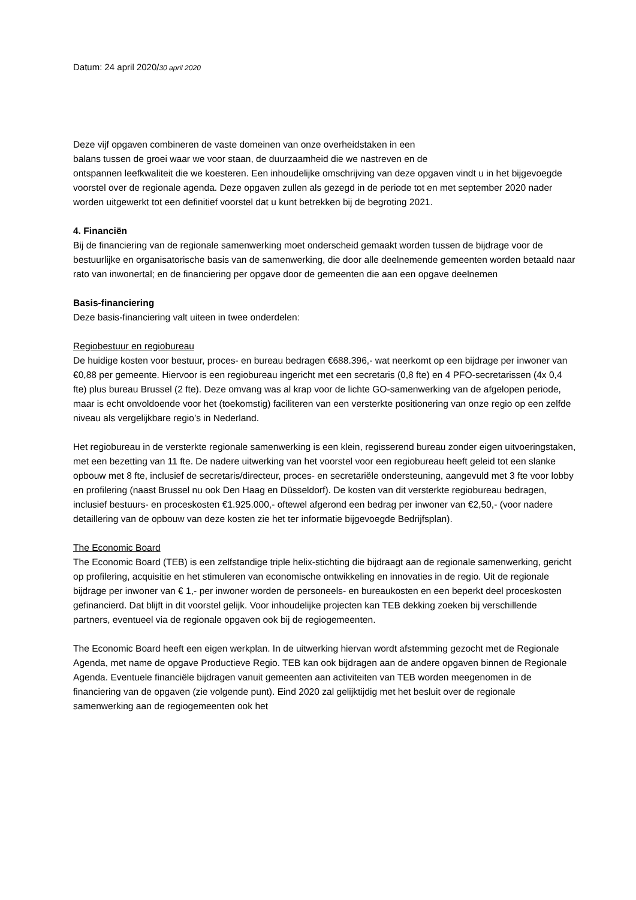Datum: 24 april 2020/30 april 2020
Deze vijf opgaven combineren de vaste domeinen van onze overheidstaken in een
balans tussen de groei waar we voor staan, de duurzaamheid die we nastreven en de
ontspannen leefkwaliteit die we koesteren. Een inhoudelijke omschrijving van deze opgaven vindt u in het bijgevoegde voorstel over de regionale agenda. Deze opgaven zullen als gezegd in de periode tot en met september 2020 nader worden uitgewerkt tot een definitief voorstel dat u kunt betrekken bij de begroting 2021.
4. Financiën
Bij de financiering van de regionale samenwerking moet onderscheid gemaakt worden tussen de bijdrage voor de bestuurlijke en organisatorische basis van de samenwerking, die door alle deelnemende gemeenten worden betaald naar rato van inwonertal; en de financiering per opgave door de gemeenten die aan een opgave deelnemen
Basis-financiering
Deze basis-financiering valt uiteen in twee onderdelen:
Regiobestuur en regiobureau
De huidige kosten voor bestuur, proces- en bureau bedragen €688.396,- wat neerkomt op een bijdrage per inwoner van €0,88 per gemeente. Hiervoor is een regiobureau ingericht met een secretaris (0,8 fte) en 4 PFO-secretarissen (4x 0,4 fte) plus bureau Brussel (2 fte). Deze omvang was al krap voor de lichte GO-samenwerking van de afgelopen periode, maar is echt onvoldoende voor het (toekomstig) faciliteren van een versterkte positionering van onze regio op een zelfde niveau als vergelijkbare regio’s in Nederland.
Het regiobureau in de versterkte regionale samenwerking is een klein, regisserend bureau zonder eigen uitvoeringstaken, met een bezetting van 11 fte. De nadere uitwerking van het voorstel voor een regiobureau heeft geleid tot een slanke opbouw met 8 fte, inclusief de secretaris/directeur, proces- en secretariële ondersteuning, aangevuld met 3 fte voor lobby en profilering (naast Brussel nu ook Den Haag en Düsseldorf). De kosten van dit versterkte regiobureau bedragen, inclusief bestuurs- en proceskosten €1.925.000,- oftewel afgerond een bedrag per inwoner van €2,50,- (voor nadere detaillering van de opbouw van deze kosten zie het ter informatie bijgevoegde Bedrijfsplan).
The Economic Board
The Economic Board (TEB) is een zelfstandige triple helix-stichting die bijdraagt aan de regionale samenwerking, gericht op profilering, acquisitie en het stimuleren van economische ontwikkeling en innovaties in de regio. Uit de regionale bijdrage per inwoner van € 1,- per inwoner worden de personeels- en bureaukosten en een beperkt deel proceskosten gefinancierd. Dat blijft in dit voorstel gelijk. Voor inhoudelijke projecten kan TEB dekking zoeken bij verschillende partners, eventueel via de regionale opgaven ook bij de regiogemeenten.
The Economic Board heeft een eigen werkplan. In de uitwerking hiervan wordt afstemming gezocht met de Regionale Agenda, met name de opgave Productieve Regio. TEB kan ook bijdragen aan de andere opgaven binnen de Regionale Agenda. Eventuele financiële bijdragen vanuit gemeenten aan activiteiten van TEB worden meegenomen in de financiering van de opgaven (zie volgende punt). Eind 2020 zal gelijktijdig met het besluit over de regionale samenwerking aan de regiogemeenten ook het